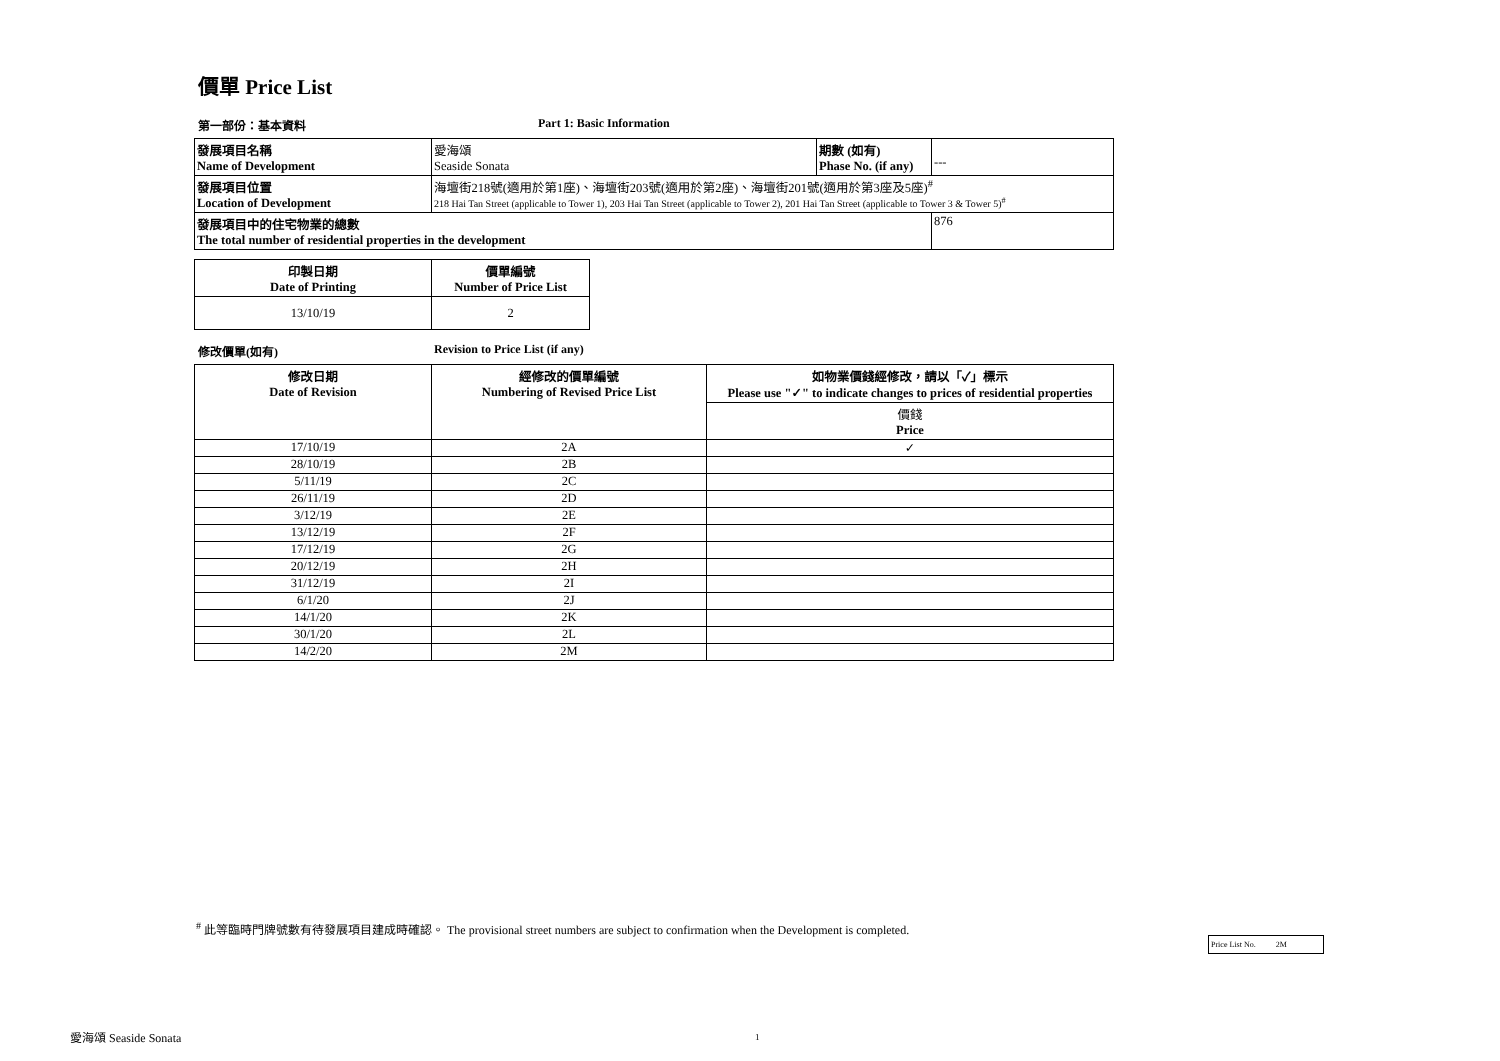價單 Price List
第一部份：基本資料 Part 1: Basic Information
| 發展項目名稱 Name of Development | 愛海頌 Seaside Sonata | 期數 (如有) Phase No. (if any) | --- |
| 發展項目位置 Location of Development | 海壇街218號(適用於第1座)、海壇街203號(適用於第2座)、海壇街201號(適用於第3座及5座)<sup>#</sup> 218 Hai Tan Street (applicable to Tower 1), 203 Hai Tan Street (applicable to Tower 2), 201 Hai Tan Street (applicable to Tower 3 & Tower 5)<sup>#</sup> | | |
| 發展項目中的住宅物業的總數 The total number of residential properties in the development | | | 876 |
| 印製日期 Date of Printing | 價單編號 Number of Price List |
| --- | --- |
| 13/10/19 | 2 |
修改價單(如有) Revision to Price List (if any)
| 修改日期 Date of Revision | 經修改的價單編號 Numbering of Revised Price List | 如物業價錢經修改，請以「✓」標示 Please use "✓" to indicate changes to prices of residential properties |
| --- | --- | --- |
| | | 價錢 Price |
| 17/10/19 | 2A | ✓ |
| 28/10/19 | 2B | |
| 5/11/19 | 2C | |
| 26/11/19 | 2D | |
| 3/12/19 | 2E | |
| 13/12/19 | 2F | |
| 17/12/19 | 2G | |
| 20/12/19 | 2H | |
| 31/12/19 | 2I | |
| 6/1/20 | 2J | |
| 14/1/20 | 2K | |
| 30/1/20 | 2L | |
| 14/2/20 | 2M | |
<sup>#</sup> 此等臨時門牌號數有待發展項目建成時確認。 The provisional street numbers are subject to confirmation when the Development is completed.
Price List No. 2M
愛海頌 Seaside Sonata 1